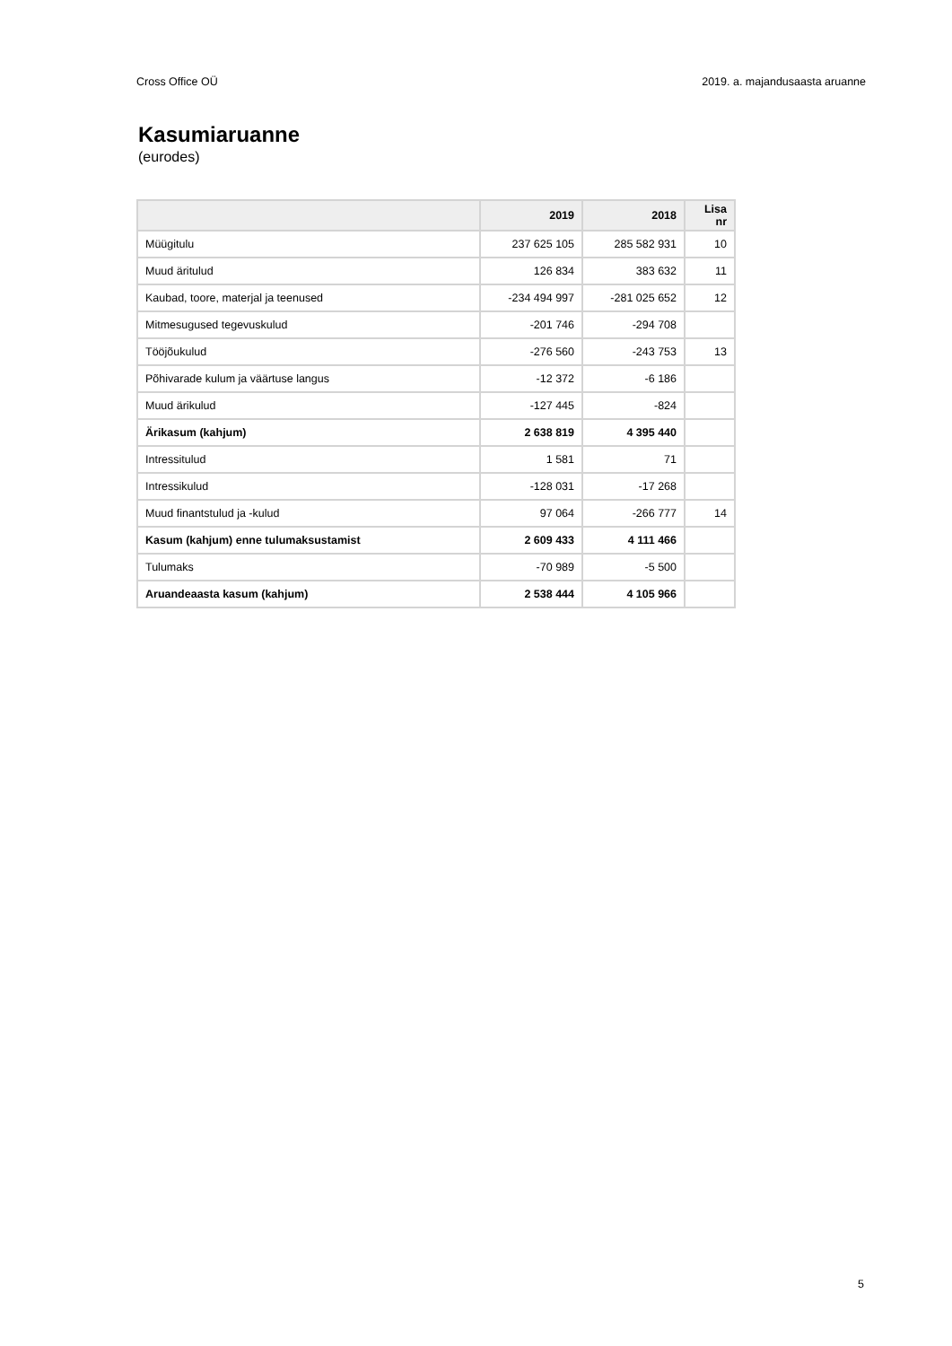Cross Office OÜ 2019. a. majandusaasta aruanne
Kasumiaruanne
(eurodes)
| | 2019 | 2018 | Lisa nr |
| --- | --- | --- | --- |
| Müügitulu | 237 625 105 | 285 582 931 | 10 |
| Muud äritulud | 126 834 | 383 632 | 11 |
| Kaubad, toore, materjal ja teenused | -234 494 997 | -281 025 652 | 12 |
| Mitmesugused tegevuskulud | -201 746 | -294 708 | |
| Tööjõukulud | -276 560 | -243 753 | 13 |
| Põhivarade kulum ja väärtuse langus | -12 372 | -6 186 | |
| Muud ärikulud | -127 445 | -824 | |
| Ärikasum (kahjum) | 2 638 819 | 4 395 440 | |
| Intressitulud | 1 581 | 71 | |
| Intressikulud | -128 031 | -17 268 | |
| Muud finantstulud ja -kulud | 97 064 | -266 777 | 14 |
| Kasum (kahjum) enne tulumaksustamist | 2 609 433 | 4 111 466 | |
| Tulumaks | -70 989 | -5 500 | |
| Aruandeaasta kasum (kahjum) | 2 538 444 | 4 105 966 | |
5